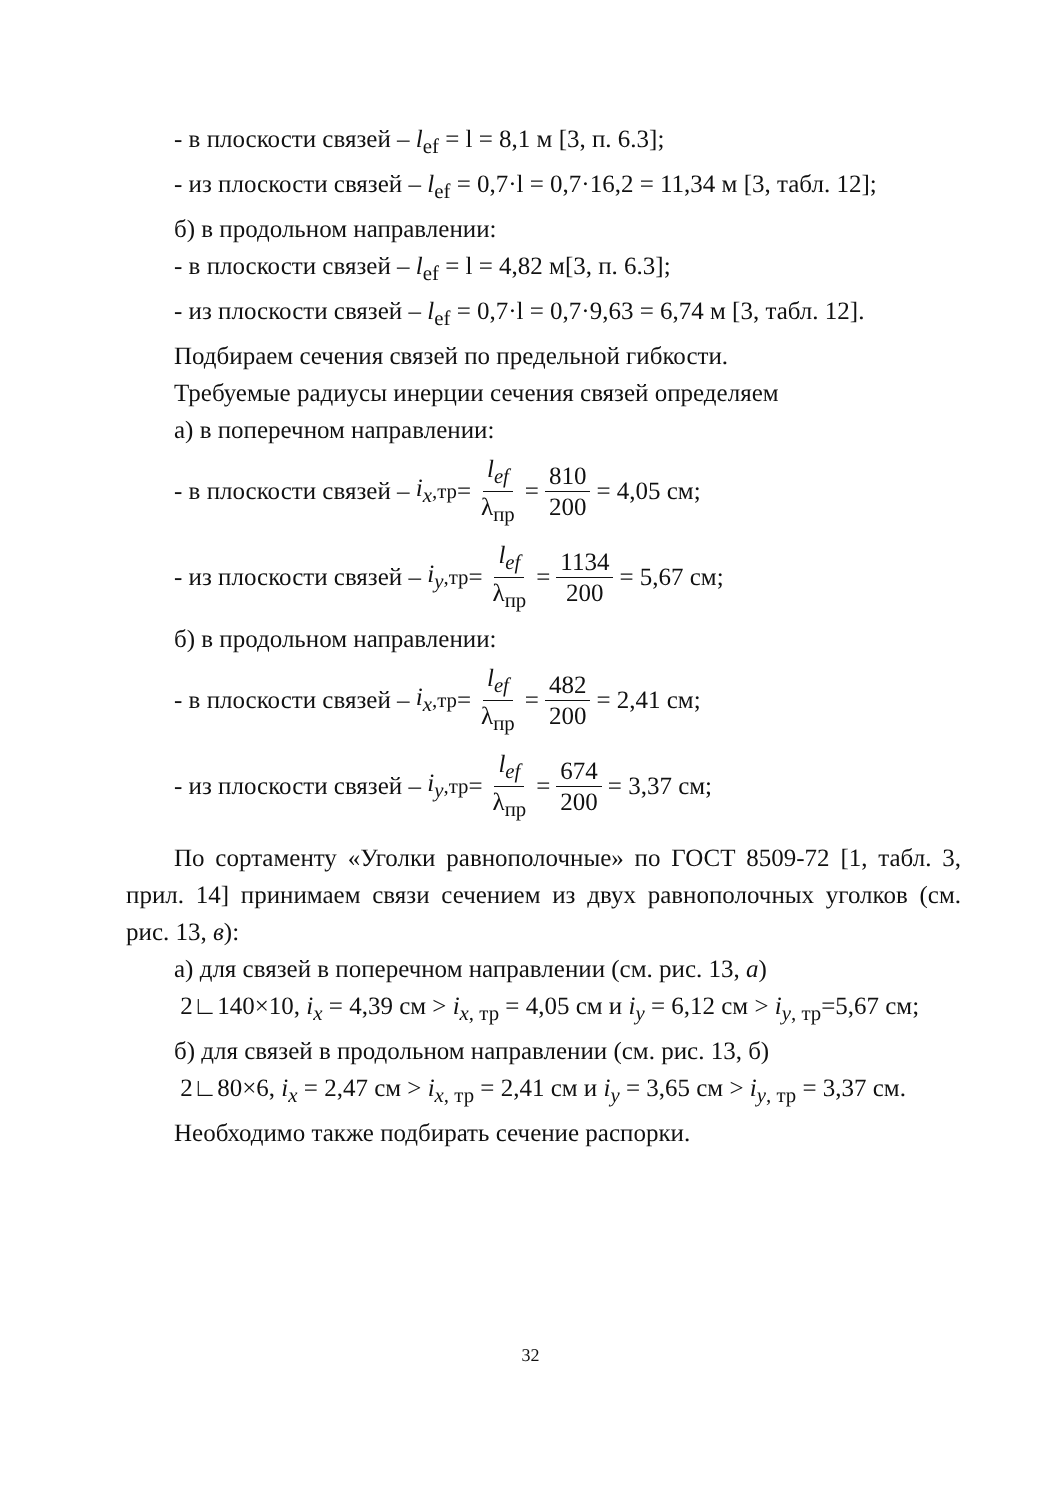- в плоскости связей – l<sub>ef</sub> = l = 8,1 м [3, п. 6.3];
- из плоскости связей – l<sub>ef</sub> = 0,7·l = 0,7·16,2 = 11,34 м [3, табл. 12];
б) в продольном направлении:
- в плоскости связей – l<sub>ef</sub> = l = 4,82 м[3, п. 6.3];
- из плоскости связей – l<sub>ef</sub> = 0,7·l = 0,7·9,63 = 6,74 м [3, табл. 12].
Подбираем сечения связей по предельной гибкости.
Требуемые радиусы инерции сечения связей определяем
а) в поперечном направлении:
- в плоскости связей – i<sub>x</sub><sub>,тр</sub> = l<sub>ef</sub> λ<sub>пр</sub> = 810 200 = 4,05 см;
- из плоскости связей – i<sub>y</sub><sub>,тр</sub> = l<sub>ef</sub> λ<sub>пр</sub> = 1134 200 = 5,67 см;
б) в продольном направлении:
- в плоскости связей – i<sub>x</sub><sub>,тр</sub> = l<sub>ef</sub> λ<sub>пр</sub> = 482 200 = 2,41 см;
- из плоскости связей – i<sub>y</sub><sub>,тр</sub> = l<sub>ef</sub> λ<sub>пр</sub> = 674 200 = 3,37 см;
По сортаменту «Уголки равнополочные» по ГОСТ 8509-72 [1, табл. 3, прил. 14] принимаем связи сечением из двух равнополочных уголков (см. рис. 13, в):
а) для связей в поперечном направлении (см. рис. 13, а)
2∟140×10, i<sub>x</sub> = 4,39 см > i<sub>x</sub><sub>, тр</sub> = 4,05 см и i<sub>y</sub> = 6,12 см > i<sub>y</sub><sub>, тр</sub>=5,67 см;
б) для связей в продольном направлении (см. рис. 13, б)
2∟80×6, i<sub>x</sub> = 2,47 см > i<sub>x</sub><sub>, тр</sub> = 2,41 см и i<sub>y</sub> = 3,65 см > i<sub>y</sub><sub>, тр</sub> = 3,37 см.
Необходимо также подбирать сечение распорки.
32